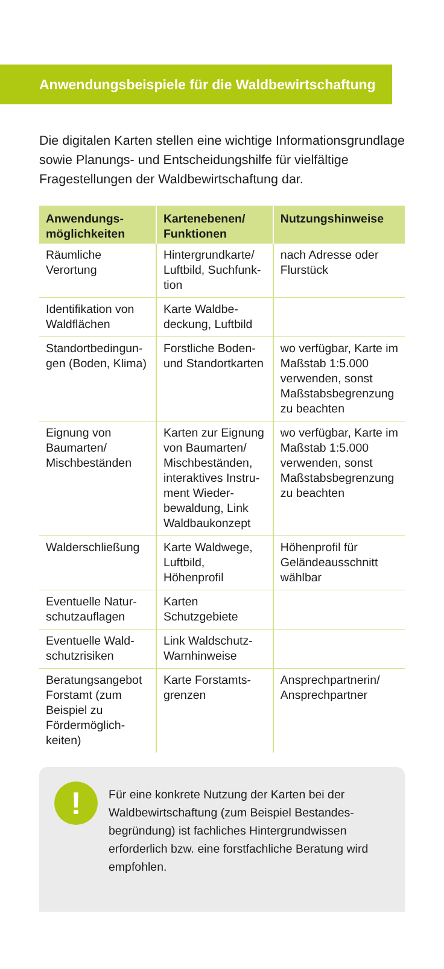Anwendungsbeispiele für die Waldbewirtschaftung
Die digitalen Karten stellen eine wichtige Informations­grundlage sowie Planungs- und Entscheidungshilfe für vielfältige Fragestellungen der Waldbewirtschaftung dar.
| Anwendungs­möglichkeiten | Kartenebenen/ Funktionen | Nutzungs­hinweise |
| --- | --- | --- |
| Räumliche Verortung | Hintergrundkarte/ Luftbild, Suchfunk­tion | nach Adresse oder Flurstück |
| Identifikation von Waldflächen | Karte Waldbe­deckung, Luftbild | |
| Standortbedingun­gen (Boden, Klima) | Forstliche Boden- und Standortkarten | wo verfügbar, Karte im Maßstab 1:5.000 verwen­den, sonst Maß­stabsbegrenzung zu beachten |
| Eignung von Baumarten/ Mischbeständen | Karten zur Eignung von Baumarten/ Mischbeständen, interaktives Instru­ment Wieder­bewaldung, Link Waldbaukonzept | wo verfügbar, Karte im Maßstab 1:5.000 verwen­den, sonst Maß­stabsbegrenzung zu beachten |
| Walderschließung | Karte Waldwege, Luftbild, Höhenprofil | Höhenprofil für Geländeausschnitt wählbar |
| Eventuelle Natur­schutzauflagen | Karten Schutzgebiete | |
| Eventuelle Wald­schutzrisiken | Link Waldschutz-Warnhinweise | |
| Beratungsangebot Forstamt (zum Beispiel zu Fördermöglich­keiten) | Karte Forstamts­grenzen | Ansprech­partnerin/ Ansprech­partner |
!
Für eine konkrete Nutzung der Karten bei der Waldbewirtschaftung (zum Beispiel Bestandes­begründung) ist fachliches Hintergrundwissen erforderlich bzw. eine forstfachliche Beratung wird empfohlen.